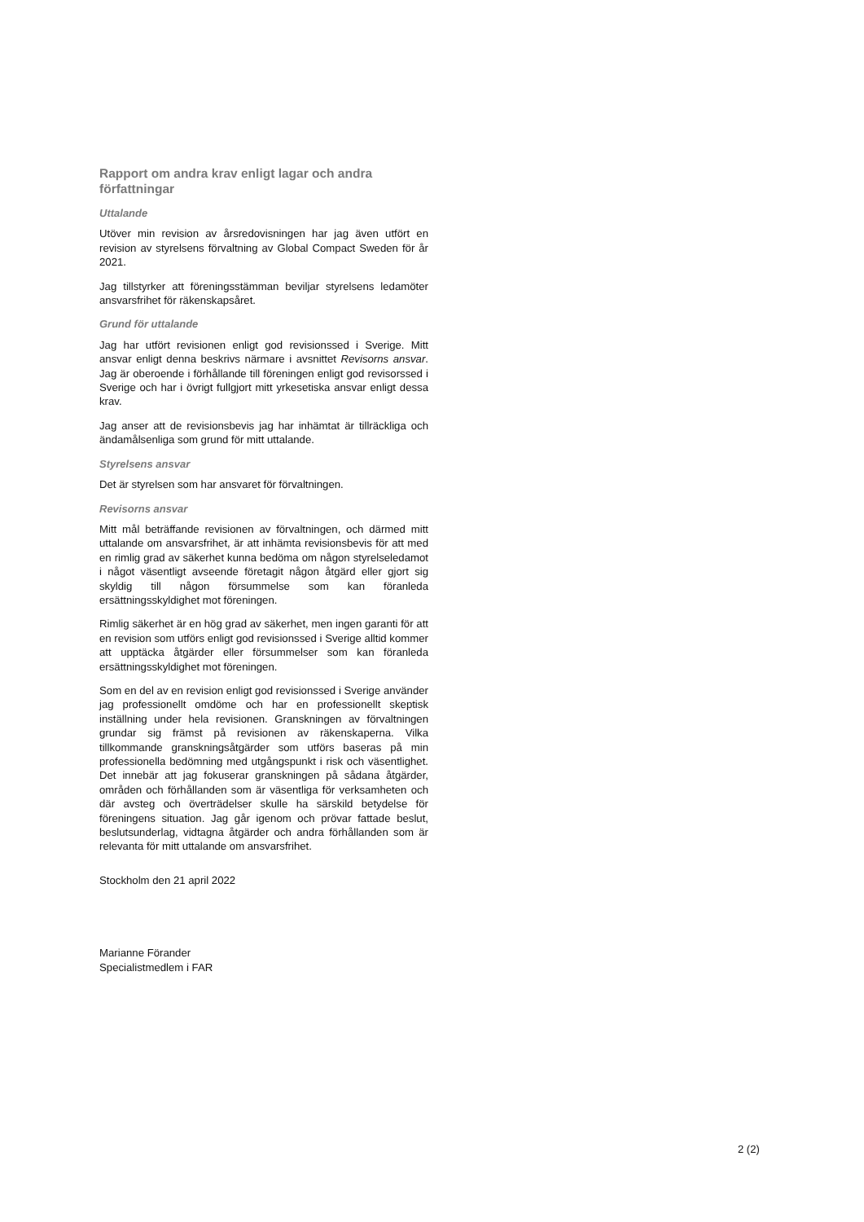Rapport om andra krav enligt lagar och andra författningar
Uttalande
Utöver min revision av årsredovisningen har jag även utfört en revision av styrelsens förvaltning av Global Compact Sweden för år 2021.
Jag tillstyrker att föreningsstämman beviljar styrelsens ledamöter ansvarsfrihet för räkenskapsåret.
Grund för uttalande
Jag har utfört revisionen enligt god revisionssed i Sverige. Mitt ansvar enligt denna beskrivs närmare i avsnittet Revisorns ansvar. Jag är oberoende i förhållande till föreningen enligt god revisorssed i Sverige och har i övrigt fullgjort mitt yrkesetiska ansvar enligt dessa krav.
Jag anser att de revisionsbevis jag har inhämtat är tillräckliga och ändamålsenliga som grund för mitt uttalande.
Styrelsens ansvar
Det är styrelsen som har ansvaret för förvaltningen.
Revisorns ansvar
Mitt mål beträffande revisionen av förvaltningen, och därmed mitt uttalande om ansvarsfrihet, är att inhämta revisionsbevis för att med en rimlig grad av säkerhet kunna bedöma om någon styrelseledamot i något väsentligt avseende företagit någon åtgärd eller gjort sig skyldig till någon försummelse som kan föranleda ersättningsskyldighet mot föreningen.
Rimlig säkerhet är en hög grad av säkerhet, men ingen garanti för att en revision som utförs enligt god revisionssed i Sverige alltid kommer att upptäcka åtgärder eller försummelser som kan föranleda ersättningsskyldighet mot föreningen.
Som en del av en revision enligt god revisionssed i Sverige använder jag professionellt omdöme och har en professionellt skeptisk inställning under hela revisionen. Granskningen av förvaltningen grundar sig främst på revisionen av räkenskaperna. Vilka tillkommande granskningsåtgärder som utförs baseras på min professionella bedömning med utgångspunkt i risk och väsentlighet. Det innebär att jag fokuserar granskningen på sådana åtgärder, områden och förhållanden som är väsentliga för verksamheten och där avsteg och överträdelser skulle ha särskild betydelse för föreningens situation. Jag går igenom och prövar fattade beslut, beslutsunderlag, vidtagna åtgärder och andra förhållanden som är relevanta för mitt uttalande om ansvarsfrihet.
Stockholm den 21 april 2022
Marianne Förander
Specialistmedlem i FAR
2 (2)